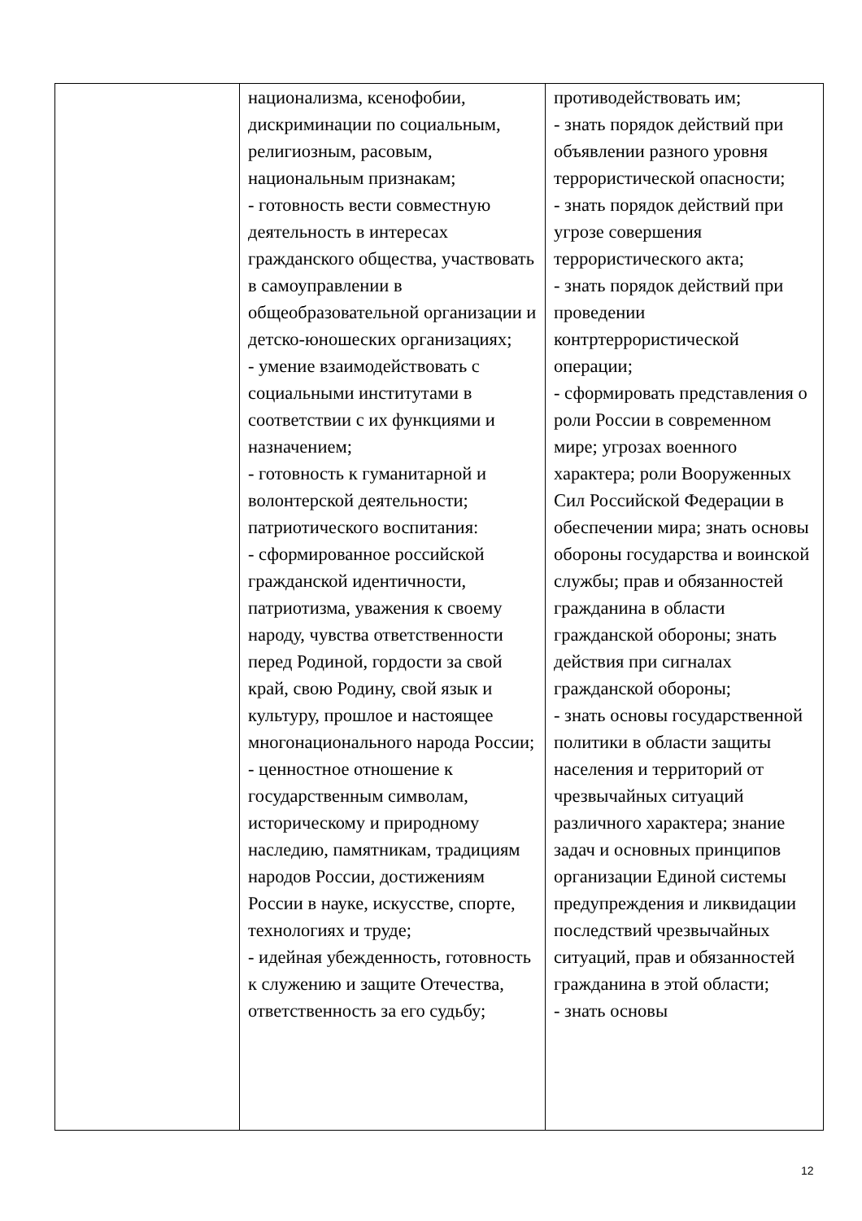| | национализма, ксенофобии, дискриминации по социальным, религиозным, расовым, национальным признакам; - готовность вести совместную деятельность в интересах гражданского общества, участвовать в самоуправлении в общеобразовательной организации и детско-юношеских организациях; - умение взаимодействовать с социальными институтами в соответствии с их функциями и назначением; - готовность к гуманитарной и волонтерской деятельности; патриотического воспитания: - сформированное российской гражданской идентичности, патриотизма, уважения к своему народу, чувства ответственности перед Родиной, гордости за свой край, свою Родину, свой язык и культуру, прошлое и настоящее многонационального народа России; - ценностное отношение к государственным символам, историческому и природному наследию, памятникам, традициям народов России, достижениям России в науке, искусстве, спорте, технологиях и труде; - идейная убежденность, готовность к служению и защите Отечества, ответственность за его судьбу; | противодействовать им; - знать порядок действий при объявлении разного уровня террористической опасности; - знать порядок действий при угрозе совершения террористического акта; - знать порядок действий при проведении контртеррористической операции; - сформировать представления о роли России в современном мире; угрозах военного характера; роли Вооруженных Сил Российской Федерации в обеспечении мира; знать основы обороны государства и воинской службы; прав и обязанностей гражданина в области гражданской обороны; знать действия при сигналах гражданской обороны; - знать основы государственной политики в области защиты населения и территорий от чрезвычайных ситуаций различного характера; знание задач и основных принципов организации Единой системы предупреждения и ликвидации последствий чрезвычайных ситуаций, прав и обязанностей гражданина в этой области; - знать основы |
12